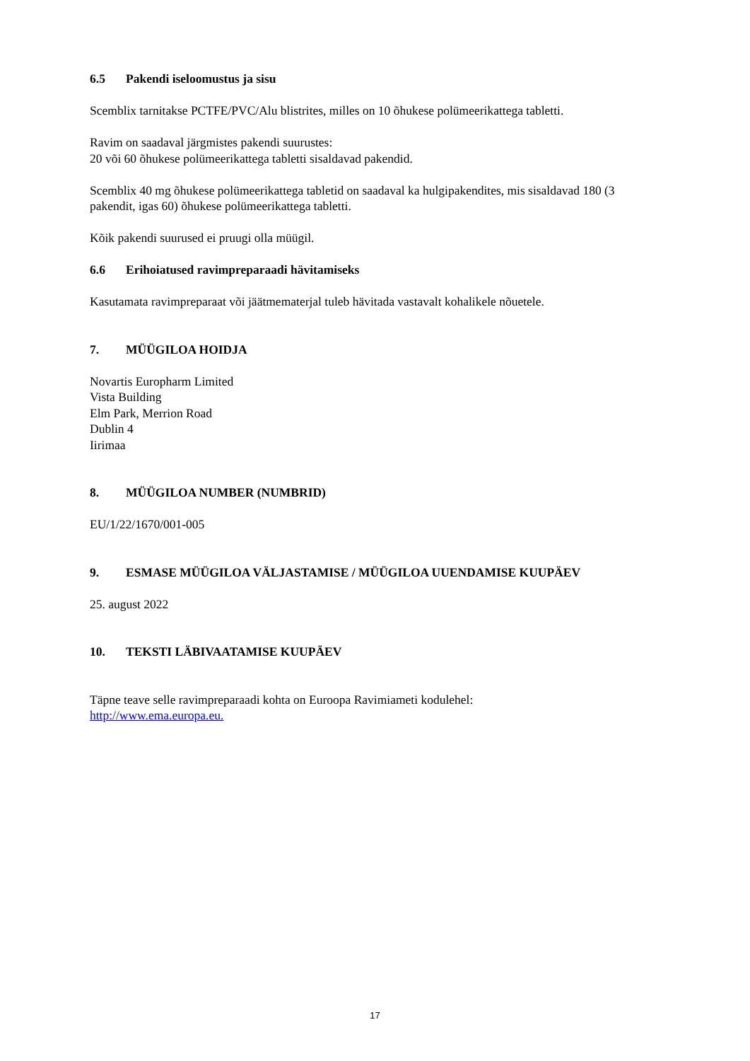6.5 Pakendi iseloomustus ja sisu
Scemblix tarnitakse PCTFE/PVC/Alu blistrites, milles on 10 õhukese polümeerikattega tabletti.
Ravim on saadaval järgmistes pakendi suurustes:
20 või 60 õhukese polümeerikattega tabletti sisaldavad pakendid.
Scemblix 40 mg õhukese polümeerikattega tabletid on saadaval ka hulgipakendites, mis sisaldavad 180 (3 pakendit, igas 60) õhukese polümeerikattega tabletti.
Kõik pakendi suurused ei pruugi olla müügil.
6.6 Erihoiatused ravimpreparaadi hävitamiseks
Kasutamata ravimpreparaat või jäätmematerjal tuleb hävitada vastavalt kohalikele nõuetele.
7. MÜÜGILOA HOIDJA
Novartis Europharm Limited
Vista Building
Elm Park, Merrion Road
Dublin 4
Iirimaa
8. MÜÜGILOA NUMBER (NUMBRID)
EU/1/22/1670/001-005
9. ESMASE MÜÜGILOA VÄLJASTAMISE / MÜÜGILOA UUENDAMISE KUUPÄEV
25. august 2022
10. TEKSTI LÄBIVAATAMISE KUUPÄEV
Täpne teave selle ravimpreparaadi kohta on Euroopa Ravimiameti kodulehel:
http://www.ema.europa.eu.
17